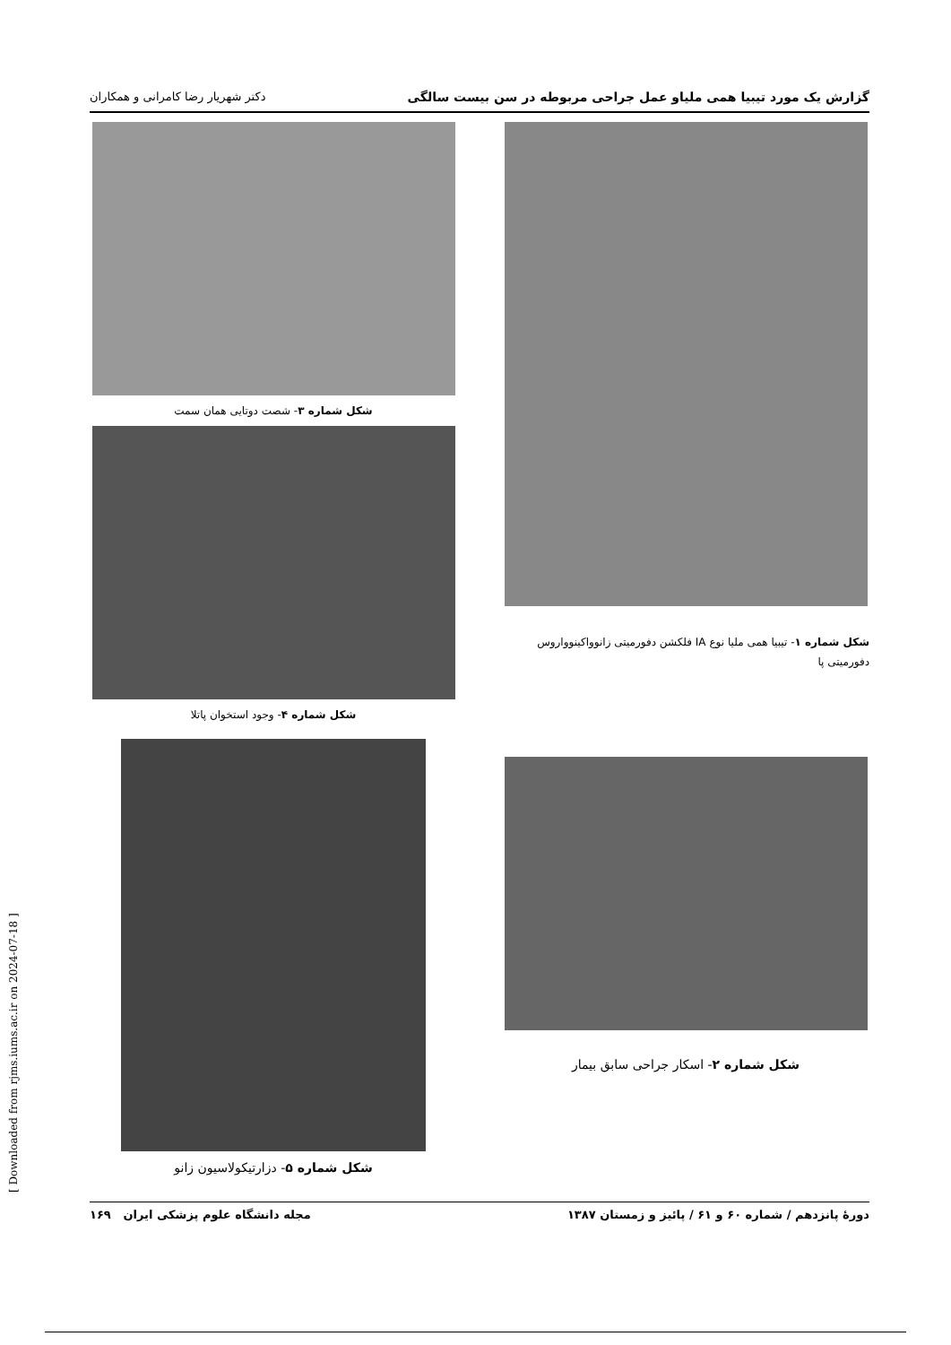گزارش یک مورد تیبیا همی ملیاو عمل جراحی مربوطه در سن بیست سالگی دکتر شهریار رضا کامرانی و همکاران
شکل شماره ۱- تیبیا همی ملیا نوع IA فلکشن دفورمیتی زانوواکینوواروس دفورمیتی پا
شکل شماره ۳- شصت دوتایی همان سمت
شکل شماره ۴- وجود استخوان پاتلا
شکل شماره ۲- اسکار جراحی سابق بیمار
شکل شماره ۵- دزارتیکولاسیون زانو
دورهٔ پانزدهم / شماره ۶۰ و ۶۱ / پائیز و زمستان ۱۳۸۷ مجله دانشگاه علوم پزشکی ایران ۱۶۹
[ Downloaded from rjms.iums.ac.ir on 2024-07-18 ]